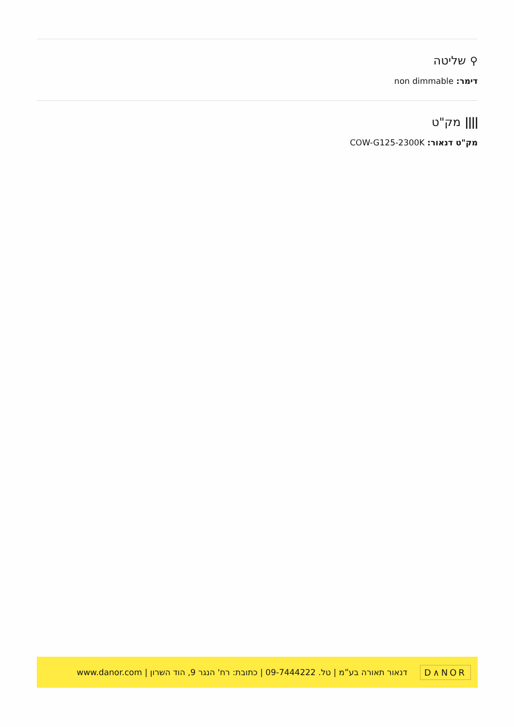⚲ שליטה
דימר: non dimmable
|||| מק"ט
מק"ט דנאור: COW-G125-2300K
D∧NOR
דנאור תאורה בע”מ | טל. 09-7444222 | כתובת: רח' הנגר 9, הוד השרון | www.danor.com